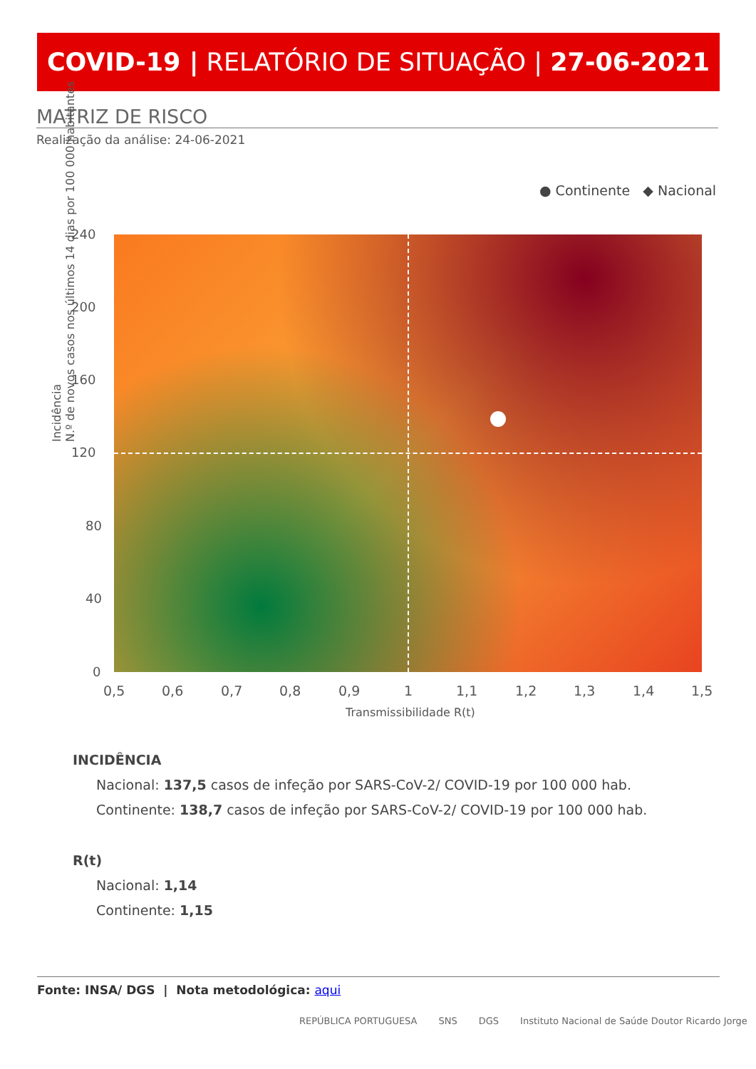COVID-19 | RELATÓRIO DE SITUAÇÃO | 27-06-2021
MATRIZ DE RISCO
Realização da análise: 24-06-2021
● Continente ◆ Nacional
Incidência
N.º de novos casos nos últimos 14 dias por 100 000 habitantes
240
200
160
120
80
40
0
0,5 0,6 0,7 0,8 0,9 1 1,1 1,2 1,3 1,4 1,5
Transmissibilidade R(t)
INCIDÊNCIA
Nacional: 137,5 casos de infeção por SARS-CoV-2/ COVID-19 por 100 000 hab.
Continente: 138,7 casos de infeção por SARS-CoV-2/ COVID-19 por 100 000 hab.
R(t)
Nacional: 1,14
Continente: 1,15
Fonte: INSA/ DGS | Nota metodológica: aqui
REPÚBLICA PORTUGUESA SNS DGS Instituto Nacional de Saúde Doutor Ricardo Jorge